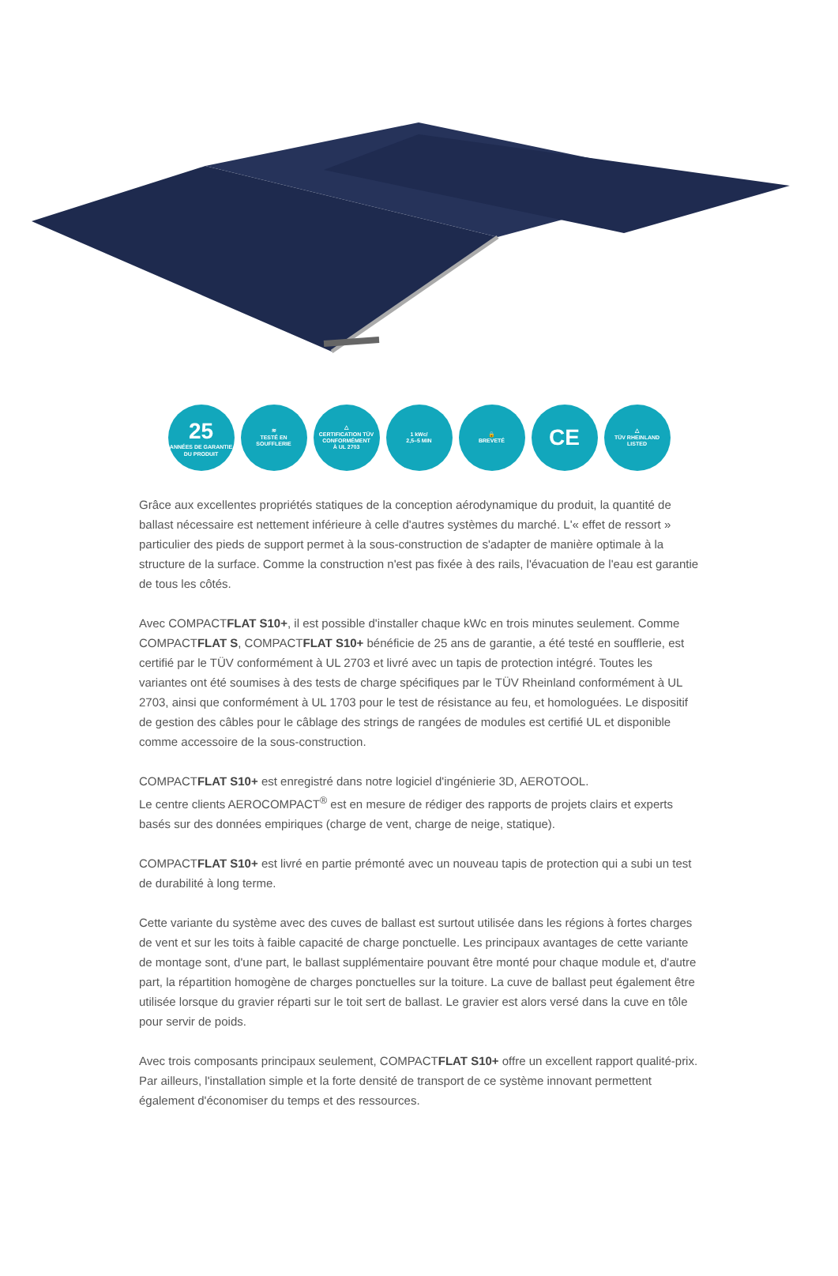25
ANNÉES DE GARANTIE
DU PRODUIT
≋
TESTÉ EN
SOUFFLERIE
△
CERTIFICATION TÜV
CONFORMÉMENT
À UL 2703
1 kWc/
2,5–5 MIN
🔒
BREVETÉ
CE
△
TÜV RHEINLAND
LISTED
Grâce aux excellentes propriétés statiques de la conception aérodynamique du produit, la quantité de ballast nécessaire est nettement inférieure à celle d'autres systèmes du marché. L'« effet de ressort » particulier des pieds de support permet à la sous-construction de s'adapter de manière optimale à la structure de la surface. Comme la construction n'est pas fixée à des rails, l'évacuation de l'eau est garantie de tous les côtés.
Avec COMPACTFLAT S10+, il est possible d'installer chaque kWc en trois minutes seulement. Comme COMPACTFLAT S, COMPACTFLAT S10+ bénéficie de 25 ans de garantie, a été testé en soufflerie, est certifié par le TÜV conformément à UL 2703 et livré avec un tapis de protection intégré. Toutes les variantes ont été soumises à des tests de charge spécifiques par le TÜV Rheinland conformément à UL 2703, ainsi que conformément à UL 1703 pour le test de résistance au feu, et homologuées. Le dispositif de gestion des câbles pour le câblage des strings de rangées de modules est certifié UL et disponible comme accessoire de la sous-construction.
COMPACTFLAT S10+ est enregistré dans notre logiciel d'ingénierie 3D, AEROTOOL.
Le centre clients AEROCOMPACT<sup>®</sup> est en mesure de rédiger des rapports de projets clairs et experts basés sur des données empiriques (charge de vent, charge de neige, statique).
COMPACTFLAT S10+ est livré en partie prémonté avec un nouveau tapis de protection qui a subi un test de durabilité à long terme.
Cette variante du système avec des cuves de ballast est surtout utilisée dans les régions à fortes charges de vent et sur les toits à faible capacité de charge ponctuelle. Les principaux avantages de cette variante de montage sont, d'une part, le ballast supplémentaire pouvant être monté pour chaque module et, d'autre part, la répartition homogène de charges ponctuelles sur la toiture. La cuve de ballast peut également être utilisée lorsque du gravier réparti sur le toit sert de ballast. Le gravier est alors versé dans la cuve en tôle pour servir de poids.
Avec trois composants principaux seulement, COMPACTFLAT S10+ offre un excellent rapport qualité-prix. Par ailleurs, l'installation simple et la forte densité de transport de ce système innovant permettent également d'économiser du temps et des ressources.